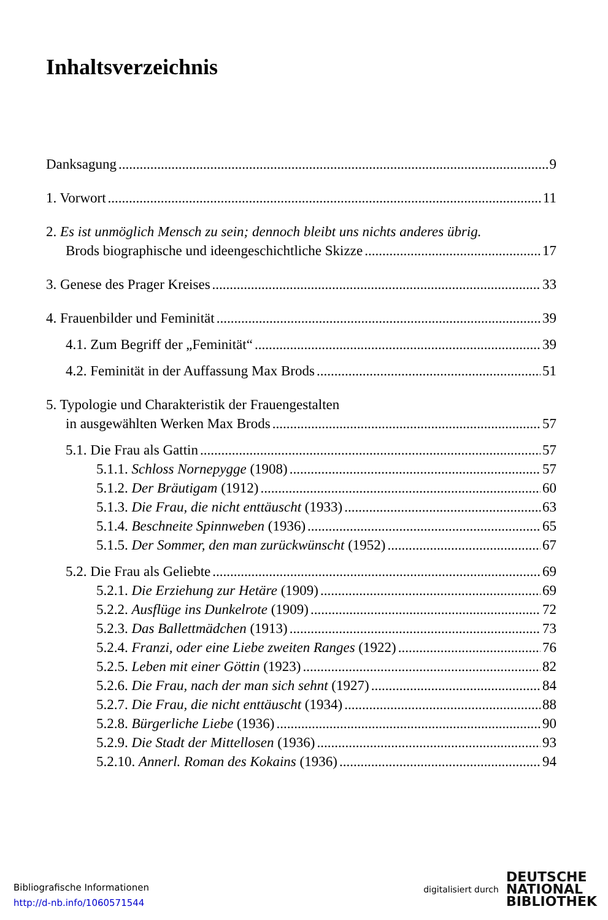Inhaltsverzeichnis
Danksagung 9
1. Vorwort 11
2. Es ist unmöglich Mensch zu sein; dennoch bleibt uns nichts anderes übrig.
Brods biographische und ideengeschichtliche Skizze 17
3. Genese des Prager Kreises 33
4. Frauenbilder und Feminität 39
4.1. Zum Begriff der „Feminität“ 39
4.2. Feminität in der Auffassung Max Brods 51
5. Typologie und Charakteristik der Frauengestalten
in ausgewählten Werken Max Brods 57
5.1. Die Frau als Gattin 57
5.1.1. Schloss Nornepygge (1908) 57
5.1.2. Der Bräutigam (1912) 60
5.1.3. Die Frau, die nicht enttäuscht (1933) 63
5.1.4. Beschneite Spinnweben (1936) 65
5.1.5. Der Sommer, den man zurückwünscht (1952) 67
5.2. Die Frau als Geliebte 69
5.2.1. Die Erziehung zur Hetäre (1909) 69
5.2.2. Ausflüge ins Dunkelrote (1909) 72
5.2.3. Das Ballettmädchen (1913) 73
5.2.4. Franzi, oder eine Liebe zweiten Ranges (1922) 76
5.2.5. Leben mit einer Göttin (1923) 82
5.2.6. Die Frau, nach der man sich sehnt (1927) 84
5.2.7. Die Frau, die nicht enttäuscht (1934) 88
5.2.8. Bürgerliche Liebe (1936) 90
5.2.9. Die Stadt der Mittellosen (1936) 93
5.2.10. Annerl. Roman des Kokains (1936) 94
Bibliografische Informationen
http://d-nb.info/1060571544
digitalisiert durch DEUTSCHE
NATIONAL
BIBLIOTHEK